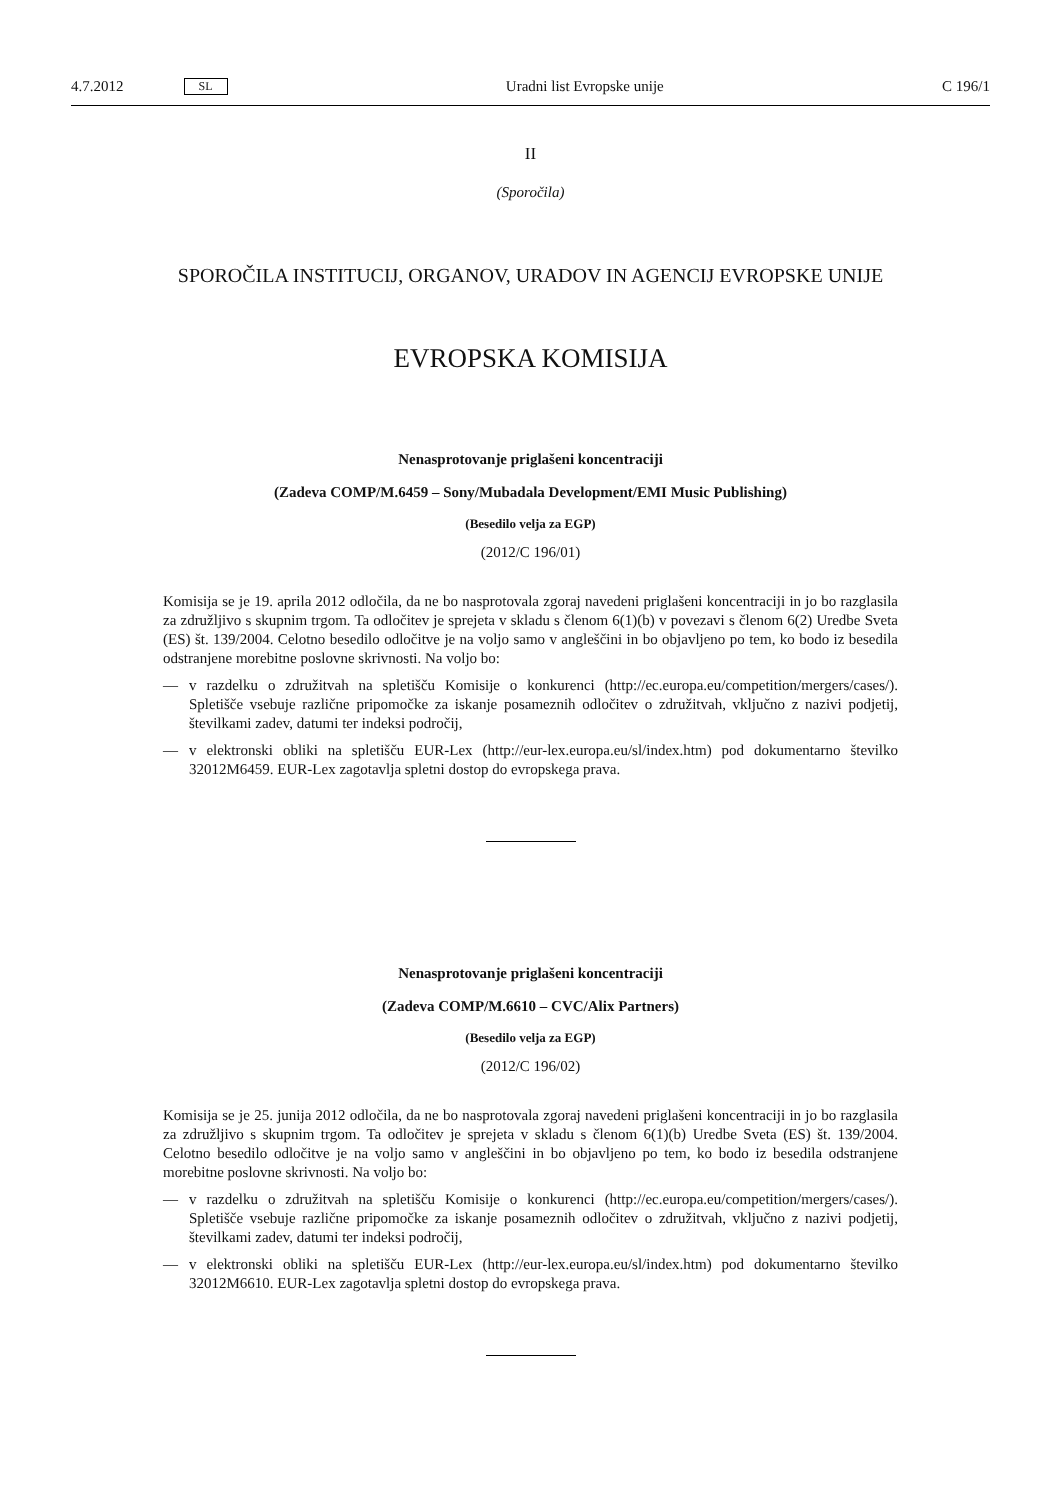4.7.2012 SL Uradni list Evropske unije C 196/1
II
(Sporočila)
SPOROČILA INSTITUCIJ, ORGANOV, URADOV IN AGENCIJ EVROPSKE UNIJE
EVROPSKA KOMISIJA
Nenasprotovanje priglašeni koncentraciji
(Zadeva COMP/M.6459 – Sony/Mubadala Development/EMI Music Publishing)
(Besedilo velja za EGP)
(2012/C 196/01)
Komisija se je 19. aprila 2012 odločila, da ne bo nasprotovala zgoraj navedeni priglašeni koncentraciji in jo bo razglasila za združljivo s skupnim trgom. Ta odločitev je sprejeta v skladu s členom 6(1)(b) v povezavi s členom 6(2) Uredbe Sveta (ES) št. 139/2004. Celotno besedilo odločitve je na voljo samo v angleščini in bo objavljeno po tem, ko bodo iz besedila odstranjene morebitne poslovne skrivnosti. Na voljo bo:
— v razdelku o združitvah na spletišču Komisije o konkurenci (http://ec.europa.eu/competition/mergers/cases/). Spletišče vsebuje različne pripomočke za iskanje posameznih odločitev o združitvah, vključno z nazivi podjetij, številkami zadev, datumi ter indeksi področij,
— v elektronski obliki na spletišču EUR-Lex (http://eur-lex.europa.eu/sl/index.htm) pod dokumentarno številko 32012M6459. EUR-Lex zagotavlja spletni dostop do evropskega prava.
Nenasprotovanje priglašeni koncentraciji
(Zadeva COMP/M.6610 – CVC/Alix Partners)
(Besedilo velja za EGP)
(2012/C 196/02)
Komisija se je 25. junija 2012 odločila, da ne bo nasprotovala zgoraj navedeni priglašeni koncentraciji in jo bo razglasila za združljivo s skupnim trgom. Ta odločitev je sprejeta v skladu s členom 6(1)(b) Uredbe Sveta (ES) št. 139/2004. Celotno besedilo odločitve je na voljo samo v angleščini in bo objavljeno po tem, ko bodo iz besedila odstranjene morebitne poslovne skrivnosti. Na voljo bo:
— v razdelku o združitvah na spletišču Komisije o konkurenci (http://ec.europa.eu/competition/mergers/cases/). Spletišče vsebuje različne pripomočke za iskanje posameznih odločitev o združitvah, vključno z nazivi podjetij, številkami zadev, datumi ter indeksi področij,
— v elektronski obliki na spletišču EUR-Lex (http://eur-lex.europa.eu/sl/index.htm) pod dokumentarno številko 32012M6610. EUR-Lex zagotavlja spletni dostop do evropskega prava.